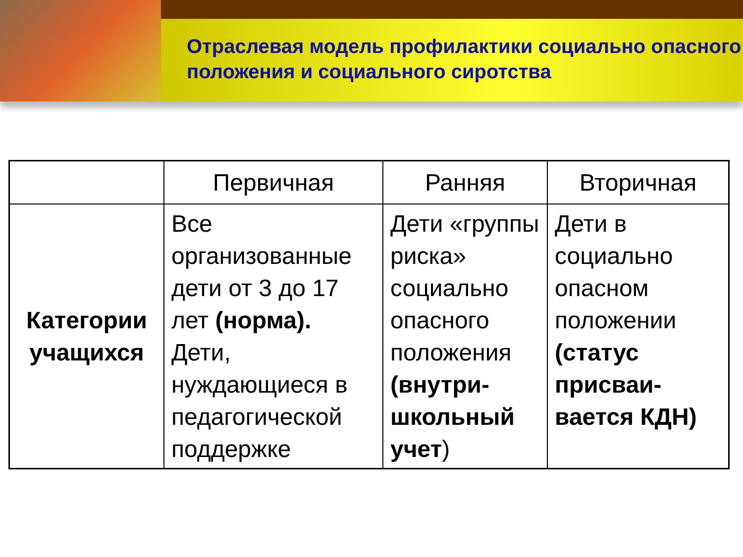Отраслевая модель профилактики социально опасного положения и социального сиротства
| | Первичная | Ранняя | Вторичная |
| --- | --- | --- | --- |
| Категории учащихся | Все организованные дети от 3 до 17 лет (норма). Дети, нуждающиеся в педагогической поддержке | Дети «группы риска» социально опасного положения (внутри-школьный учет ) | Дети в социально опасном положении (статус присваи-вается КДН) |